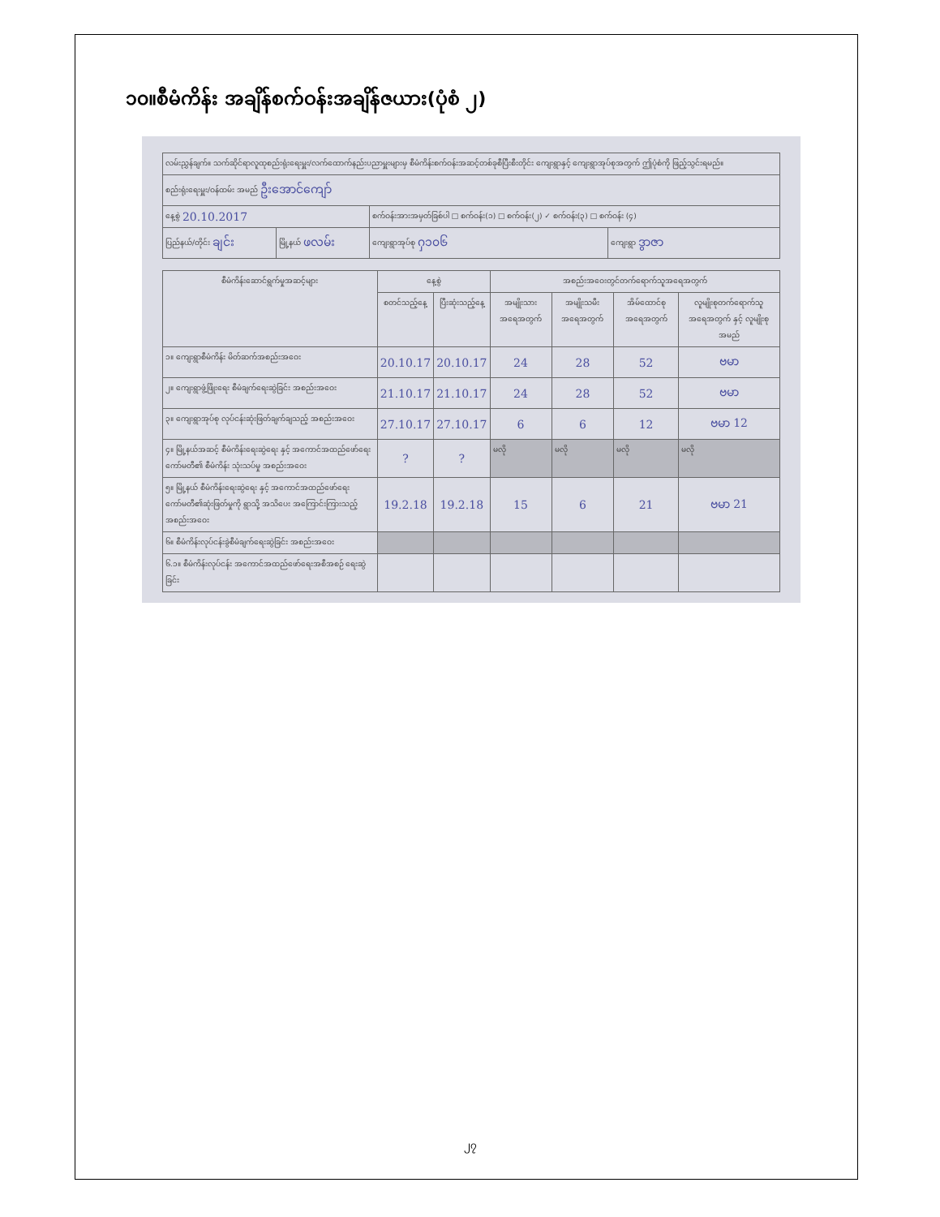၁၀။စီမံကိန်း အချိန်စက်ဝန်းအချိန်ဇယား(ပုံစံ ၂)
| လမ်းညွှန်ချက်။ သက်ဆိုင်ရာလူထုစည်းရုံးရေးမှူး/လက်ထောက်နည်းပညာမှူးများမှ စီမံကိန်းစက်ဝန်းအဆင့်တစ်ခုစီပြီးစီးတိုင်း ကျေးရွာနှင့် ကျေးရွာအုပ်စုအတွက် ဤပုံစံကို ဖြည့်သွင်းရမည်။ | | | |
| စည်းရုံးရေးမှူး/ဝန်ထမ်း အမည် ဦးအောင်ကျော် | | | |
| နေ့စွဲ 20.10.2017 | | စက်ဝန်းအားအမှတ်ခြစ်ပါ □ စက်ဝန်း(၁) □ စက်ဝန်း(၂) ✓ စက်ဝန်း(၃) □ စက်ဝန်း (၄) | |
| ပြည်နယ်/တိုင်း ချင်း | မြို့နယ် ဖလမ်း | ကျေးရွာအုပ်စု ႁ၁၀၆ | ကျေးရွာ ဒွာဇာ |
| စီမံကိန်းဆောင်ရွက်မှုအဆင့်များ | နေ့စွဲ | | အစည်းအဝေးတွင်တက်ရောက်သူအရေအတွက် | | | |
| --- | --- | --- | --- | --- | --- | --- |
| | စတင်သည့်နေ့ | ပြီးဆုံးသည့်နေ့ | အမျိုးသား အရေအတွက် | အမျိုးသမီး အရေအတွက် | အိမ်ထောင်စု အရေအတွက် | လူမျိုးစုတက်ရောက်သူ အရေအတွက် နှင့် လူမျိုးစုအမည် |
| ၁။ ကျေးရွာစီမံကိန်း မိတ်ဆက်အစည်းအဝေး | 20.10.17 | 20.10.17 | 24 | 28 | 52 | ဗမာ |
| ၂။ ကျေးရွာဖွံ့ဖြိုးရေး စီမံချက်ရေးဆွဲခြင်း အစည်းအဝေး | 21.10.17 | 21.10.17 | 24 | 28 | 52 | ဗမာ |
| ၃။ ကျေးရွာအုပ်စု လုပ်ငန်းဆုံးဖြတ်ချက်ချသည့် အစည်းအဝေး | 27.10.17 | 27.10.17 | 6 | 6 | 12 | ဗမာ 12 |
| ၄။ မြို့နယ်အဆင့် စီမံကိန်းရေးဆွဲရေး နှင့် အကောင်အထည်ဖော်ရေးကော်မတီ၏ စီမံကိန်း သုံးသပ်မှု အစည်းအဝေး | ? | ? | မလို | မလို | မလို | မလို |
| ၅။ မြို့နယ် စီမံကိန်းရေးဆွဲရေး နှင့် အကောင်အထည်ဖော်ရေး ကော်မတီ၏ဆုံးဖြတ်မှုကို ရွာသို့ အသိပေး အကြောင်းကြားသည့် အစည်းအဝေး | 19.2.18 | 19.2.18 | 15 | 6 | 21 | ဗမာ 21 |
| ၆။ စီမံကိန်းလုပ်ငန်းခွဲစီမံချက်ရေးဆွဲခြင်း အစည်းအဝေး | | | | | | |
| ၆.၁။ စီမံကိန်းလုပ်ငန်း အကောင်အထည်ဖော်ရေးအစီအစဉ် ရေးဆွဲခြင်း | | | | | | |
၂၇